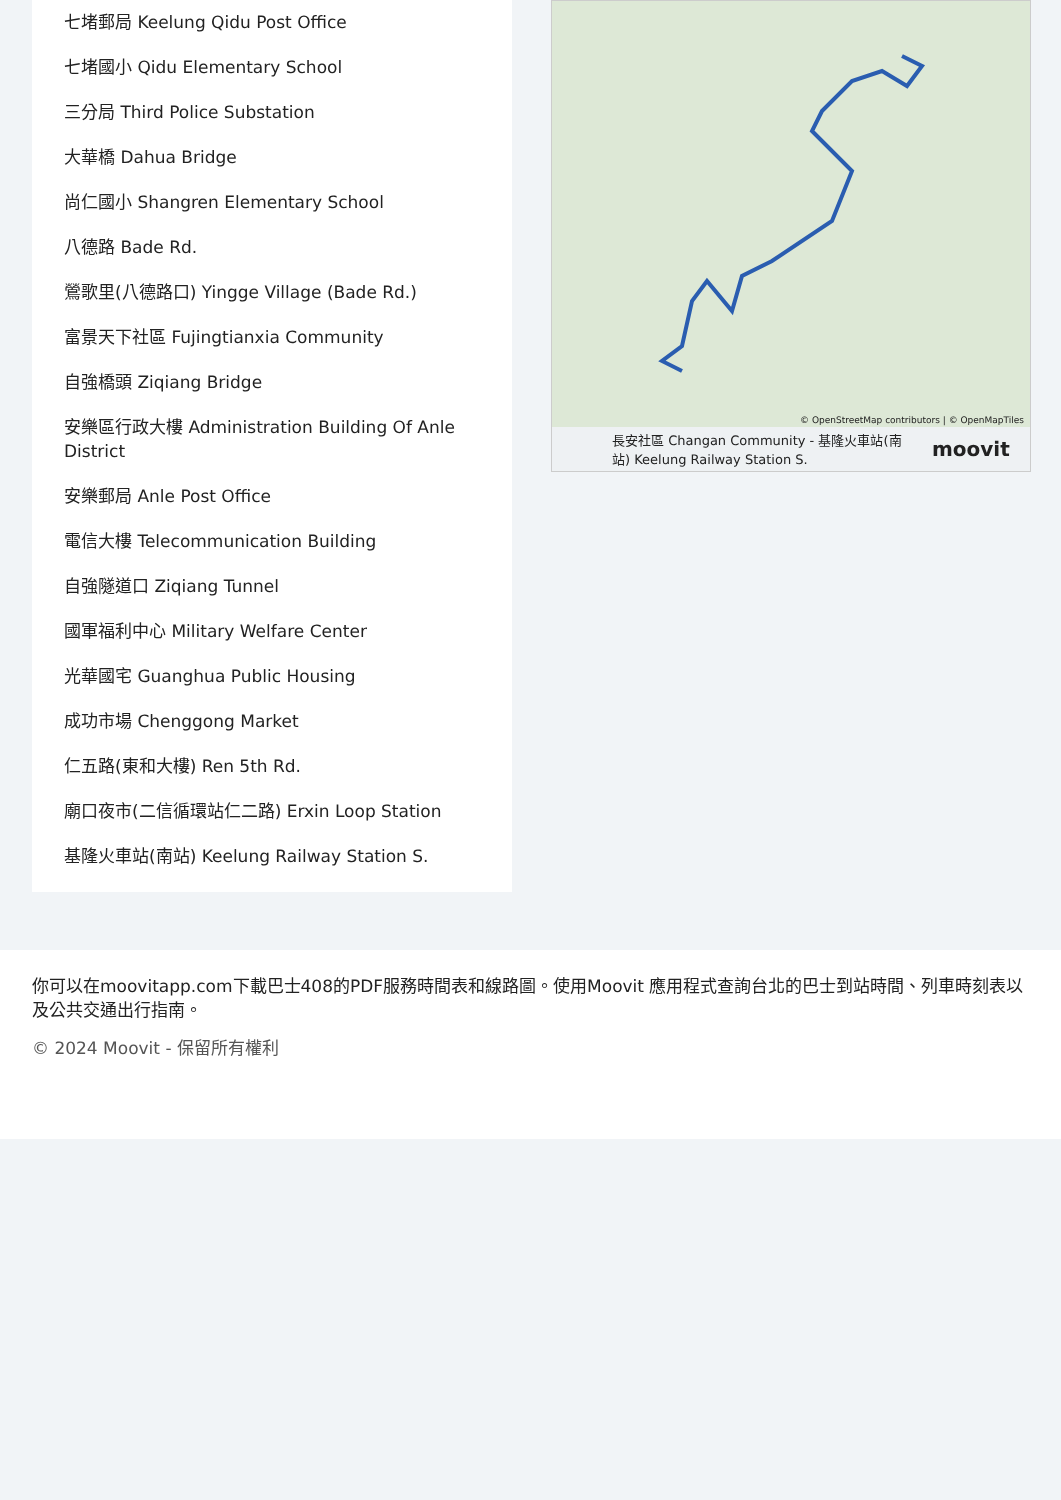七堵郵局 Keelung Qidu Post Office
七堵國小 Qidu Elementary School
三分局 Third Police Substation
大華橋 Dahua Bridge
尚仁國小 Shangren Elementary School
八德路 Bade Rd.
鶯歌里(八德路口) Yingge Village (Bade Rd.)
富景天下社區 Fujingtianxia Community
自強橋頭 Ziqiang Bridge
安樂區行政大樓 Administration Building Of Anle District
安樂郵局 Anle Post Office
電信大樓 Telecommunication Building
自強隧道口 Ziqiang Tunnel
國軍福利中心 Military Welfare Center
光華國宅 Guanghua Public Housing
成功市場 Chenggong Market
仁五路(東和大樓) Ren 5th Rd.
廟口夜市(二信循環站仁二路) Erxin Loop Station
基隆火車站(南站) Keelung Railway Station S.
© OpenStreetMap contributors | © OpenMapTiles
長安社區 Changan Community - 基隆火車站(南站) Keelung Railway Station S. moovit
你可以在moovitapp.com下載巴士408的PDF服務時間表和線路圖。使用Moovit 應用程式查詢台北的巴士到站時間、列車時刻表以及公共交通出行指南。
© 2024 Moovit - 保留所有權利